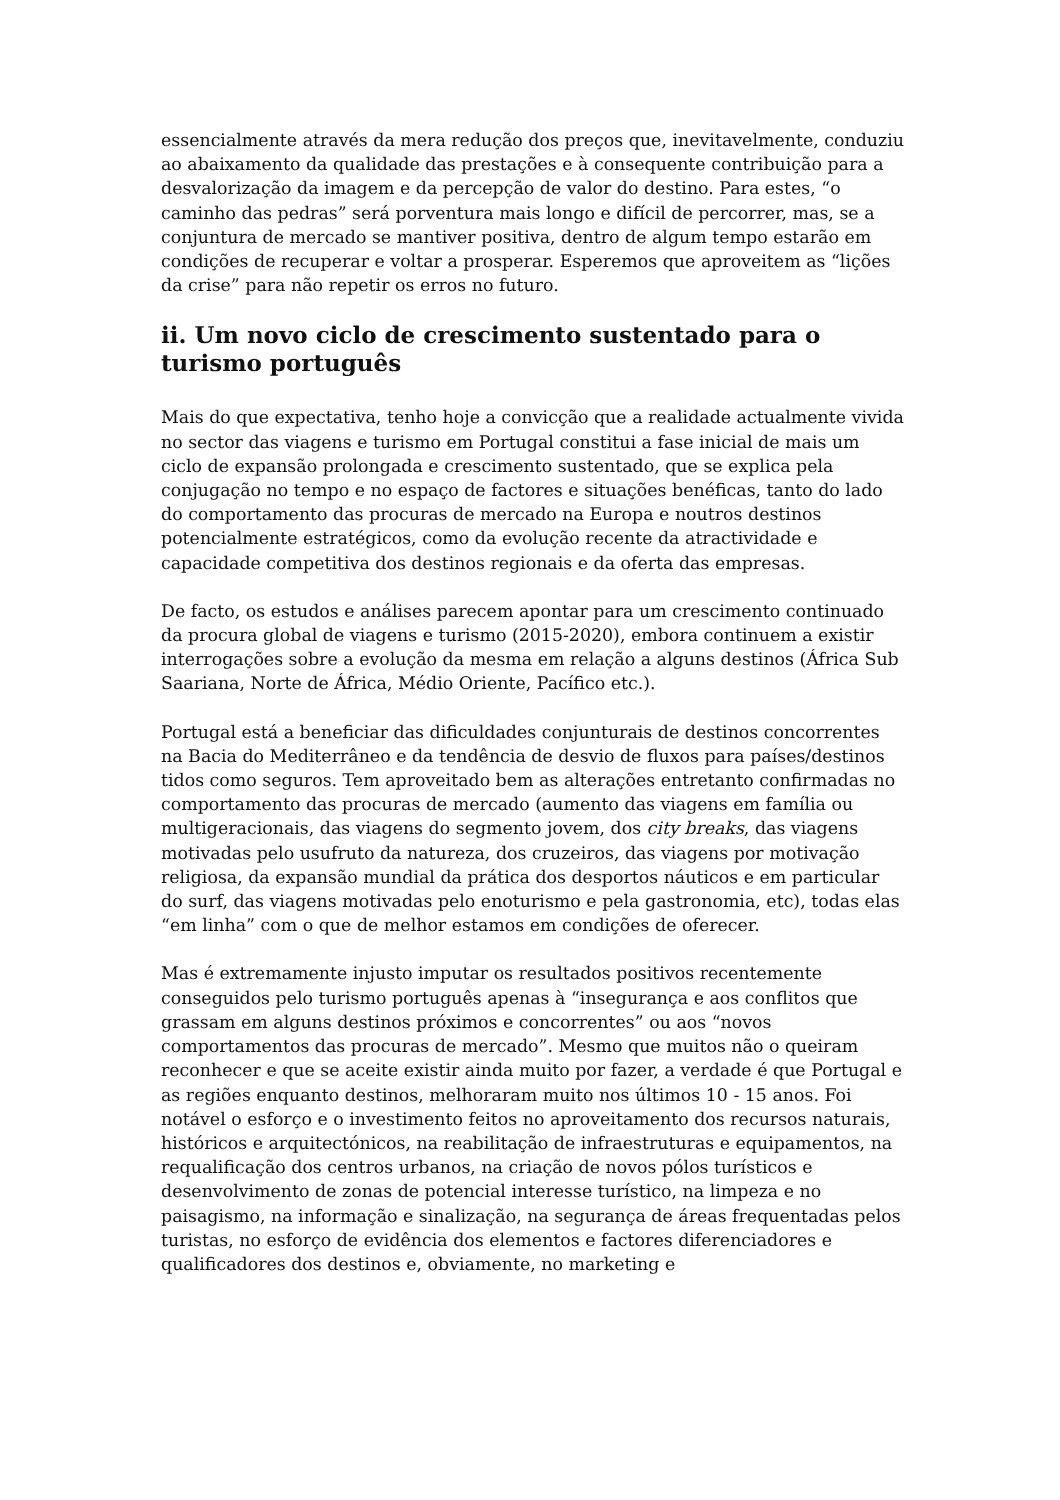essencialmente através da mera redução dos preços que, inevitavelmente, conduziu ao abaixamento da qualidade das prestações e à consequente contribuição para a desvalorização da imagem e da percepção de valor do destino. Para estes, “o caminho das pedras” será porventura mais longo e difícil de percorrer, mas, se a conjuntura de mercado se mantiver positiva, dentro de algum tempo estarão em condições de recuperar e voltar a prosperar. Esperemos que aproveitem as “lições da crise” para não repetir os erros no futuro.
ii. Um novo ciclo de crescimento sustentado para o turismo português
Mais do que expectativa, tenho hoje a convicção que a realidade actualmente vivida no sector das viagens e turismo em Portugal constitui a fase inicial de mais um ciclo de expansão prolongada e crescimento sustentado, que se explica pela conjugação no tempo e no espaço de factores e situações benéficas, tanto do lado do comportamento das procuras de mercado na Europa e noutros destinos potencialmente estratégicos, como da evolução recente da atractividade e capacidade competitiva dos destinos regionais e da oferta das empresas.
De facto, os estudos e análises parecem apontar para um crescimento continuado da procura global de viagens e turismo (2015-2020), embora continuem a existir interrogações sobre a evolução da mesma em relação a alguns destinos (África Sub Saariana, Norte de África, Médio Oriente, Pacífico etc.).
Portugal está a beneficiar das dificuldades conjunturais de destinos concorrentes na Bacia do Mediterrâneo e da tendência de desvio de fluxos para países/destinos tidos como seguros. Tem aproveitado bem as alterações entretanto confirmadas no comportamento das procuras de mercado (aumento das viagens em família ou multigeracionais, das viagens do segmento jovem, dos city breaks, das viagens motivadas pelo usufruto da natureza, dos cruzeiros, das viagens por motivação religiosa, da expansão mundial da prática dos desportos náuticos e em particular do surf, das viagens motivadas pelo enoturismo e pela gastronomia, etc), todas elas “em linha” com o que de melhor estamos em condições de oferecer.
Mas é extremamente injusto imputar os resultados positivos recentemente conseguidos pelo turismo português apenas à “insegurança e aos conflitos que grassam em alguns destinos próximos e concorrentes” ou aos “novos comportamentos das procuras de mercado”. Mesmo que muitos não o queiram reconhecer e que se aceite existir ainda muito por fazer, a verdade é que Portugal e as regiões enquanto destinos, melhoraram muito nos últimos 10 - 15 anos. Foi notável o esforço e o investimento feitos no aproveitamento dos recursos naturais, históricos e arquitectónicos, na reabilitação de infraestruturas e equipamentos, na requalificação dos centros urbanos, na criação de novos pólos turísticos e desenvolvimento de zonas de potencial interesse turístico, na limpeza e no paisagismo, na informação e sinalização, na segurança de áreas frequentadas pelos turistas, no esforço de evidência dos elementos e factores diferenciadores e qualificadores dos destinos e, obviamente, no marketing e